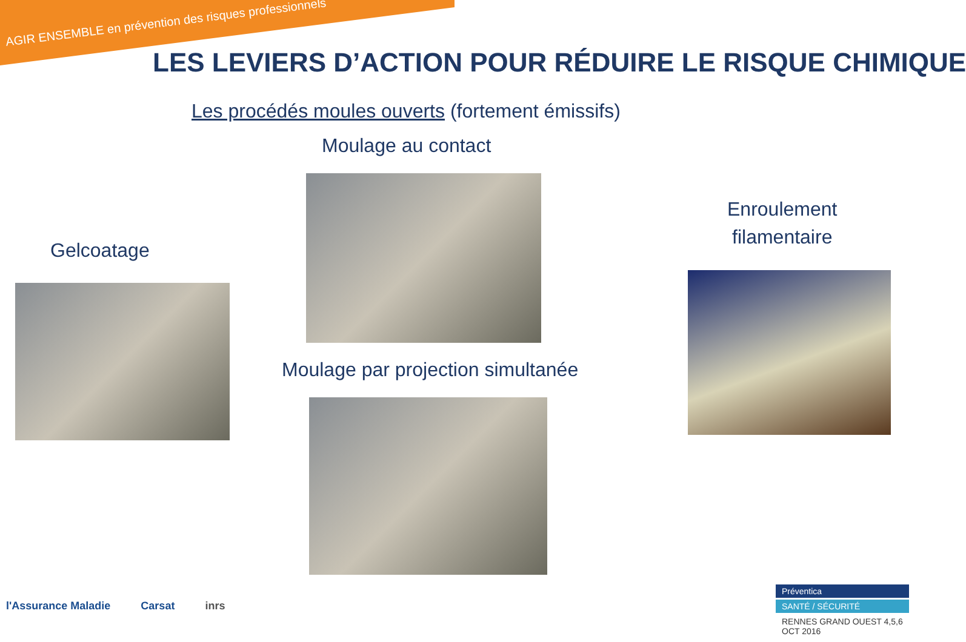AGIR ENSEMBLE en prévention des risques professionnels
LES LEVIERS D’ACTION POUR RÉDUIRE LE RISQUE CHIMIQUE
Les procédés moules ouverts (fortement émissifs)
Moulage au contact
Gelcoatage
Enroulement
filamentaire
Moulage par projection simultanée
l'Assurance Maladie Carsat inrs
Préventica
SANTÉ / SÉCURITÉ
RENNES GRAND OUEST 4,5,6 OCT 2016